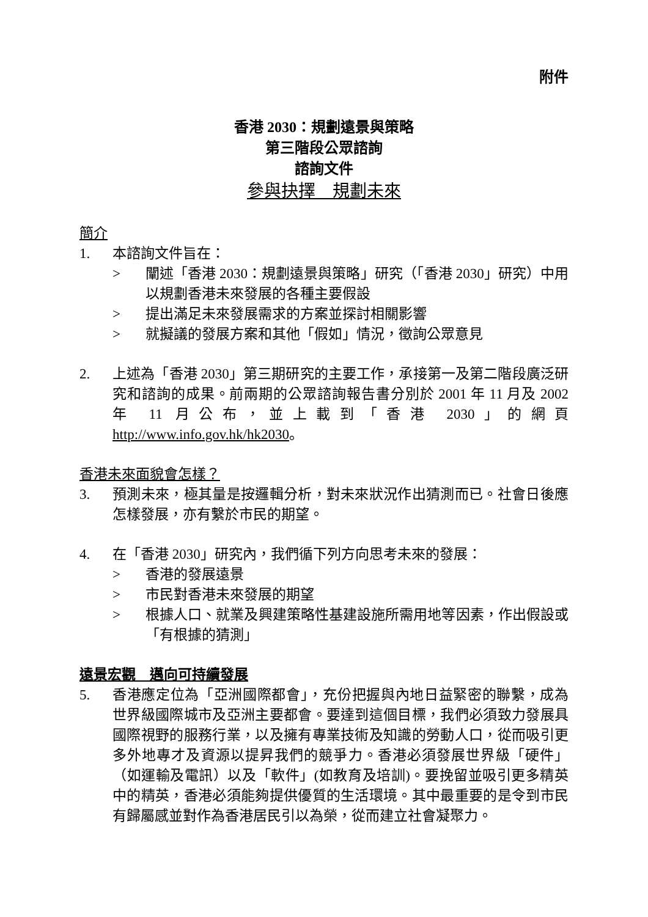附件
香港 2030：規劃遠景與策略
第三階段公眾諮詢
諮詢文件
參與抉擇　規劃未來
簡介
1. 本諮詢文件旨在：
> 闡述「香港 2030：規劃遠景與策略」研究（「香港 2030」研究）中用以規劃香港未來發展的各種主要假設
> 提出滿足未來發展需求的方案並探討相關影響
> 就擬議的發展方案和其他「假如」情況，徵詢公眾意見
2. 上述為「香港 2030」第三期研究的主要工作，承接第一及第二階段廣泛研究和諮詢的成果。前兩期的公眾諮詢報告書分別於 2001 年 11 月及 2002 年 11 月公布，並上載到「香港 2030」的網頁 http://www.info.gov.hk/hk2030。
香港未來面貌會怎樣？
3. 預測未來，極其量是按邏輯分析，對未來狀況作出猜測而已。社會日後應怎樣發展，亦有繫於市民的期望。
4. 在「香港 2030」研究內，我們循下列方向思考未來的發展：
> 香港的發展遠景
> 市民對香港未來發展的期望
> 根據人口、就業及興建策略性基建設施所需用地等因素，作出假設或「有根據的猜測」
遠景宏觀　邁向可持續發展
5. 香港應定位為「亞洲國際都會」，充份把握與內地日益緊密的聯繫，成為世界級國際城市及亞洲主要都會。要達到這個目標，我們必須致力發展具國際視野的服務行業，以及擁有專業技術及知識的勞動人口，從而吸引更多外地專才及資源以提昇我們的競爭力。香港必須發展世界級「硬件」（如運輸及電訊）以及「軟件」(如教育及培訓)。要挽留並吸引更多精英中的精英，香港必須能夠提供優質的生活環境。其中最重要的是令到市民有歸屬感並對作為香港居民引以為榮，從而建立社會凝聚力。